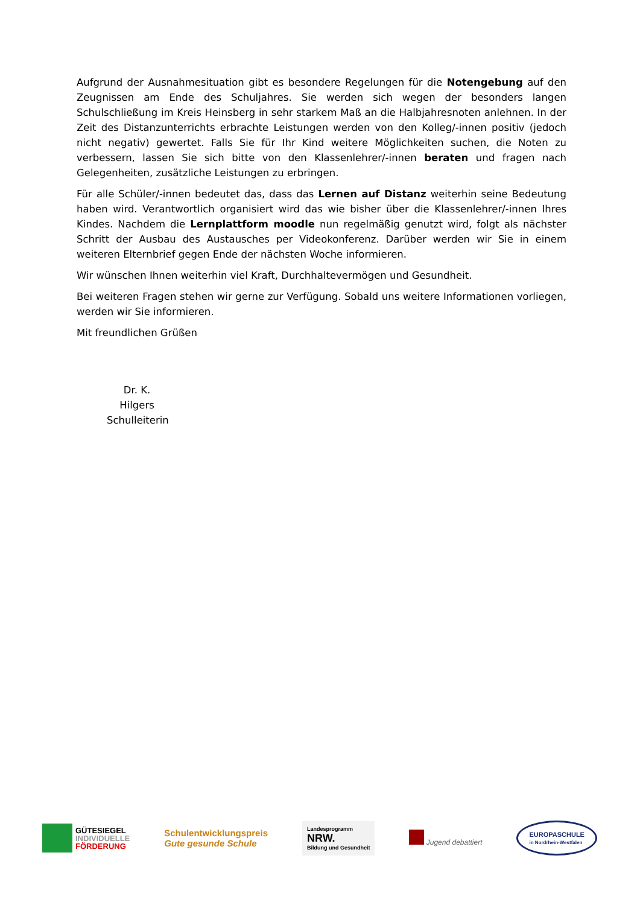Aufgrund der Ausnahmesituation gibt es besondere Regelungen für die Notengebung auf den Zeugnissen am Ende des Schuljahres. Sie werden sich wegen der besonders langen Schulschließung im Kreis Heinsberg in sehr starkem Maß an die Halbjahresnoten anlehnen. In der Zeit des Distanzunterrichts erbrachte Leistungen werden von den Kolleg/-innen positiv (jedoch nicht negativ) gewertet. Falls Sie für Ihr Kind weitere Möglichkeiten suchen, die Noten zu verbessern, lassen Sie sich bitte von den Klassenlehrer/-innen beraten und fragen nach Gelegenheiten, zusätzliche Leistungen zu erbringen.
Für alle Schüler/-innen bedeutet das, dass das Lernen auf Distanz weiterhin seine Bedeutung haben wird. Verantwortlich organisiert wird das wie bisher über die Klassenlehrer/-innen Ihres Kindes. Nachdem die Lernplattform moodle nun regelmäßig genutzt wird, folgt als nächster Schritt der Ausbau des Austausches per Videokonferenz. Darüber werden wir Sie in einem weiteren Elternbrief gegen Ende der nächsten Woche informieren.
Wir wünschen Ihnen weiterhin viel Kraft, Durchhaltevermögen und Gesundheit.
Bei weiteren Fragen stehen wir gerne zur Verfügung. Sobald uns weitere Informationen vorliegen, werden wir Sie informieren.
Mit freundlichen Grüßen
Dr. K. Hilgers
Schulleiterin
GÜTESIEGEL
INDIVIDUELLE
FÖRDERUNG
Schulentwicklungspreis
Gute gesunde Schule
Landesprogramm
NRW.
Bildung und Gesundheit
Jugend debattiert
EUROPASCHULE
in Nordrhein-Westfalen